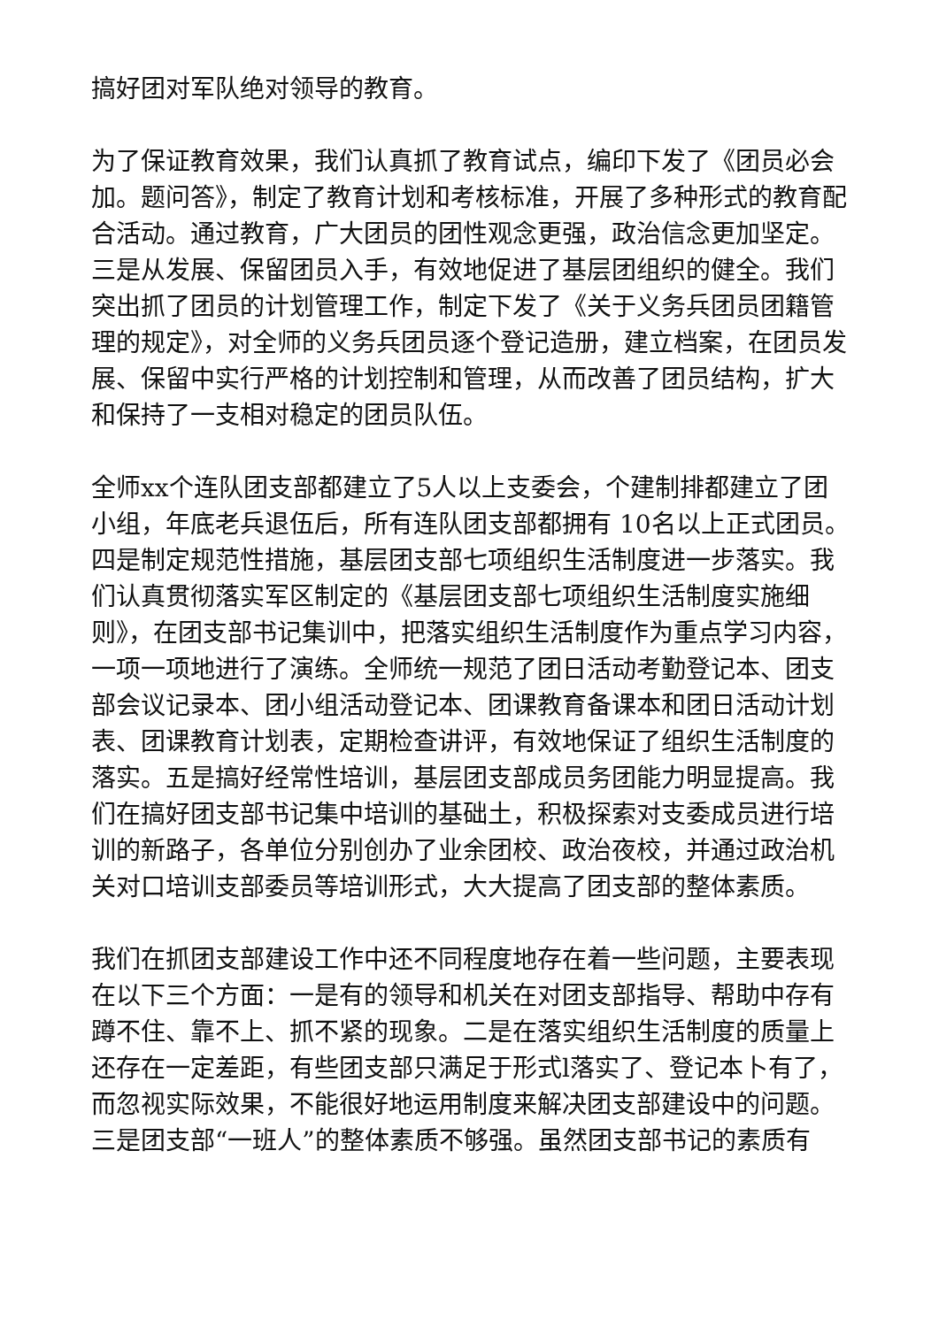搞好团对军队绝对领导的教育。
为了保证教育效果，我们认真抓了教育试点，编印下发了《团员必会加。题问答》，制定了教育计划和考核标准，开展了多种形式的教育配合活动。通过教育，广大团员的团性观念更强，政治信念更加坚定。三是从发展、保留团员入手，有效地促进了基层团组织的健全。我们突出抓了团员的计划管理工作，制定下发了《关于义务兵团员团籍管理的规定》，对全师的义务兵团员逐个登记造册，建立档案，在团员发展、保留中实行严格的计划控制和管理，从而改善了团员结构，扩大和保持了一支相对稳定的团员队伍。
全师xx个连队团支部都建立了5人以上支委会，个建制排都建立了团小组，年底老兵退伍后，所有连队团支部都拥有 10名以上正式团员。四是制定规范性措施，基层团支部七项组织生活制度进一步落实。我们认真贯彻落实军区制定的《基层团支部七项组织生活制度实施细则》，在团支部书记集训中，把落实组织生活制度作为重点学习内容，一项一项地进行了演练。全师统一规范了团日活动考勤登记本、团支部会议记录本、团小组活动登记本、团课教育备课本和团日活动计划表、团课教育计划表，定期检查讲评，有效地保证了组织生活制度的落实。五是搞好经常性培训，基层团支部成员务团能力明显提高。我们在搞好团支部书记集中培训的基础土，积极探索对支委成员进行培训的新路子，各单位分别创办了业余团校、政治夜校，并通过政治机关对口培训支部委员等培训形式，大大提高了团支部的整体素质。
我们在抓团支部建设工作中还不同程度地存在着一些问题，主要表现在以下三个方面：一是有的领导和机关在对团支部指导、帮助中存有蹲不住、靠不上、抓不紧的现象。二是在落实组织生活制度的质量上还存在一定差距，有些团支部只满足于形式l落实了、登记本卜有了，而忽视实际效果，不能很好地运用制度来解决团支部建设中的问题。三是团支部“一班人”的整体素质不够强。虽然团支部书记的素质有